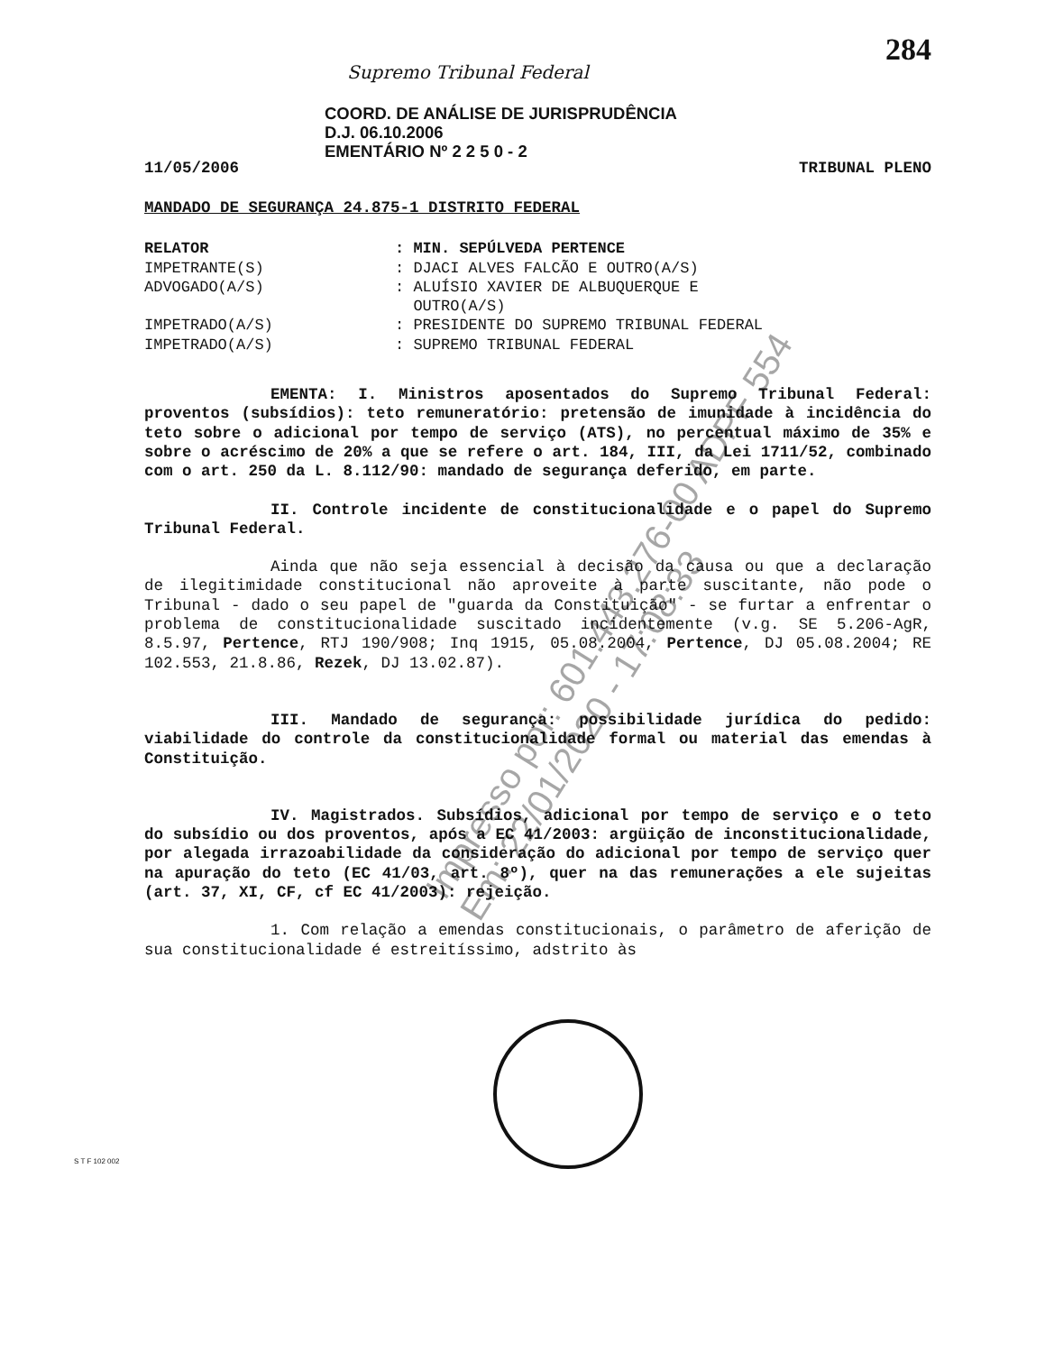284
Supremo Tribunal Federal
COORD. DE ANÁLISE DE JURISPRUDÊNCIA
D.J. 06.10.2006
EMENTÁRIO Nº 2 2 5 0 - 2
11/05/2006 TRIBUNAL PLENO
MANDADO DE SEGURANÇA 24.875-1 DISTRITO FEDERAL
| RELATOR | : MIN. SEPÚLVEDA PERTENCE |
| IMPETRANTE(S) | : DJACI ALVES FALCÃO E OUTRO(A/S) |
| ADVOGADO(A/S) | : ALUÍSIO XAVIER DE ALBUQUERQUE E OUTRO(A/S) |
| IMPETRADO(A/S) | : PRESIDENTE DO SUPREMO TRIBUNAL FEDERAL |
| IMPETRADO(A/S) | : SUPREMO TRIBUNAL FEDERAL |
EMENTA: I. Ministros aposentados do Supremo Tribunal Federal: proventos (subsídios): teto remuneratório: pretensão de imunidade à incidência do teto sobre o adicional por tempo de serviço (ATS), no percentual máximo de 35% e sobre o acréscimo de 20% a que se refere o art. 184, III, da Lei 1711/52, combinado com o art. 250 da L. 8.112/90: mandado de segurança deferido, em parte.
II. Controle incidente de constitucionalidade e o papel do Supremo Tribunal Federal.
Ainda que não seja essencial à decisão da causa ou que a declaração de ilegitimidade constitucional não aproveite à parte suscitante, não pode o Tribunal - dado o seu papel de "guarda da Constituição" - se furtar a enfrentar o problema de constitucionalidade suscitado incidentemente (v.g. SE 5.206-AgR, 8.5.97, Pertence, RTJ 190/908; Inq 1915, 05.08.2004, Pertence, DJ 05.08.2004; RE 102.553, 21.8.86, Rezek, DJ 13.02.87).
III. Mandado de segurança: possibilidade jurídica do pedido: viabilidade do controle da constitucionalidade formal ou material das emendas à Constituição.
IV. Magistrados. Subsídios, adicional por tempo de serviço e o teto do subsídio ou dos proventos, após a EC 41/2003: argüição de inconstitucionalidade, por alegada irrazoabilidade da consideração do adicional por tempo de serviço quer na apuração do teto (EC 41/03, art. 8º), quer na das remunerações a ele sujeitas (art. 37, XI, CF, cf EC 41/2003): rejeição.
1. Com relação a emendas constitucionais, o parâmetro de aferição de sua constitucionalidade é estreitíssimo, adstrito às
Impresso por: 601.443.276-00 ADPF 554
Em: 22/01/2020 - 17:08:33
S T F 102 002